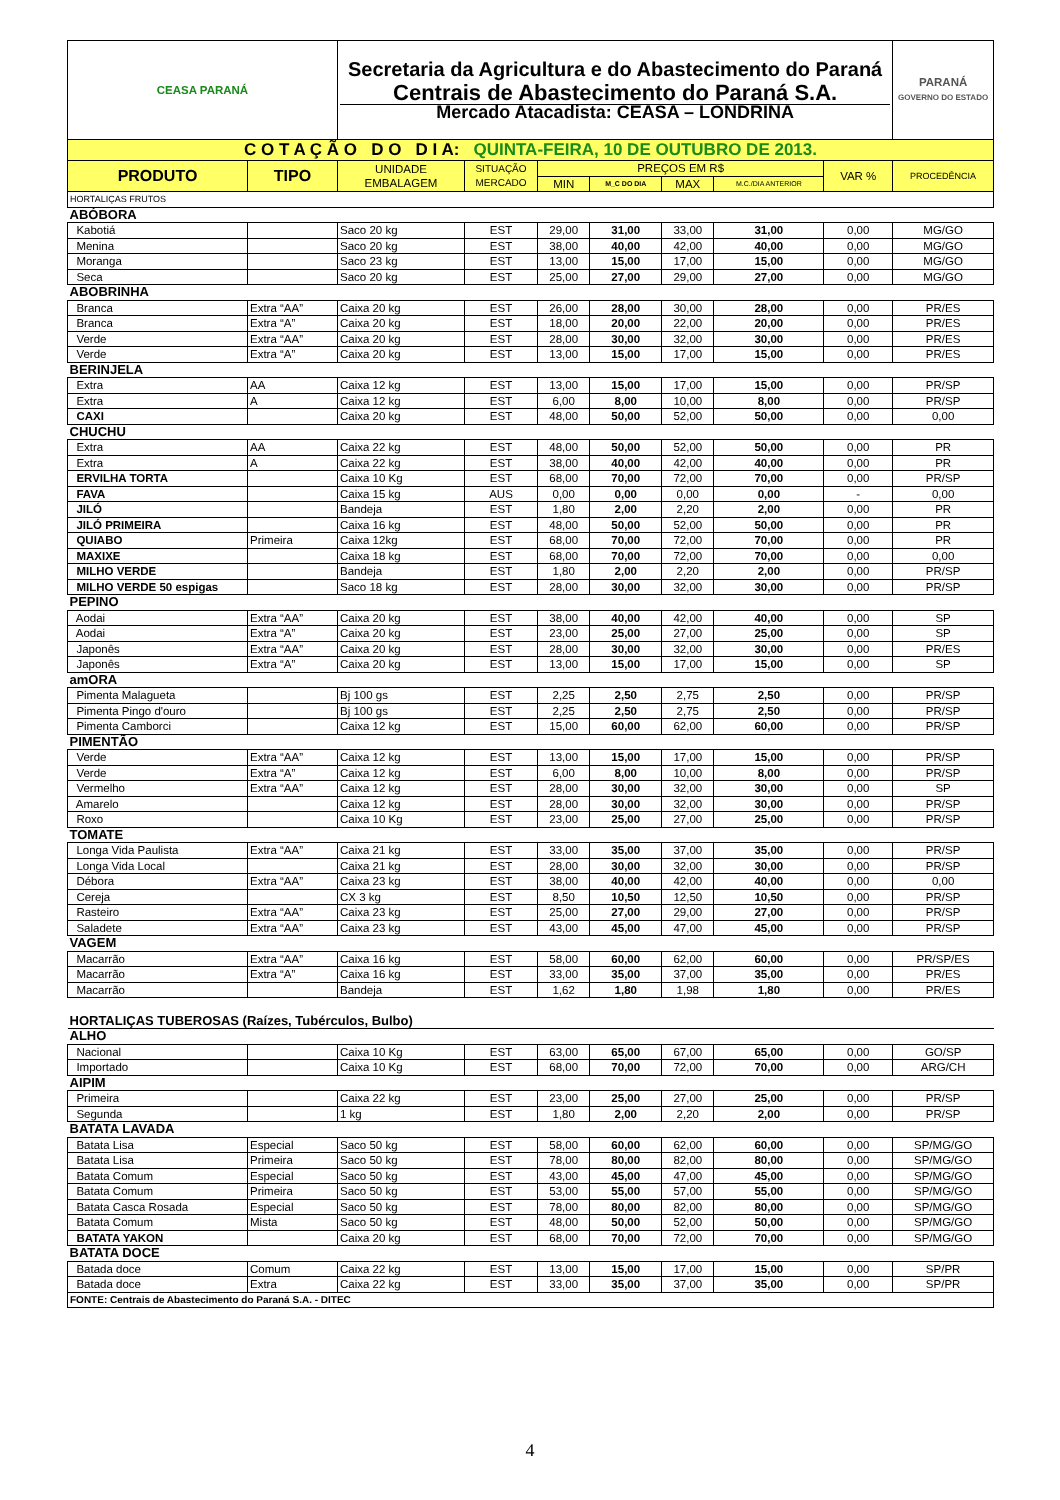| CEASA PARANÁ | | Secretaria da Agricultura e do Abastecimento do Paraná Centrais de Abastecimento do Paraná S.A. Mercado Atacadista: CEASA – LONDRINA | | | | | | | PARANÁ GOVERNO DO ESTADO |
| C O T A Ç Ã O D O D I A: QUINTA-FEIRA, 10 DE OUTUBRO DE 2013. | | | | | | | | | |
| PRODUTO | TIPO | UNIDADE EMBALAGEM | SITUAÇÃO MERCADO | PREÇOS EM R$ | | | | VAR % | PROCEDÊNCIA |
| | | | | MIN | M_C DO DIA | MAX | M.C./DIA ANTERIOR | | |
| HORTALIÇAS FRUTOS | | | | | | | | | |
| ABÓBORA | | | | | | | | | |
| Kabotiá | | Saco 20 kg | EST | 29,00 | 31,00 | 33,00 | 31,00 | 0,00 | MG/GO |
| Menina | | Saco 20 kg | EST | 38,00 | 40,00 | 42,00 | 40,00 | 0,00 | MG/GO |
| Moranga | | Saco 23 kg | EST | 13,00 | 15,00 | 17,00 | 15,00 | 0,00 | MG/GO |
| Seca | | Saco 20 kg | EST | 25,00 | 27,00 | 29,00 | 27,00 | 0,00 | MG/GO |
| ABOBRINHA | | | | | | | | | |
| Branca | Extra “AA” | Caixa 20 kg | EST | 26,00 | 28,00 | 30,00 | 28,00 | 0,00 | PR/ES |
| Branca | Extra “A” | Caixa 20 kg | EST | 18,00 | 20,00 | 22,00 | 20,00 | 0,00 | PR/ES |
| Verde | Extra “AA” | Caixa 20 kg | EST | 28,00 | 30,00 | 32,00 | 30,00 | 0,00 | PR/ES |
| Verde | Extra “A” | Caixa 20 kg | EST | 13,00 | 15,00 | 17,00 | 15,00 | 0,00 | PR/ES |
| BERINJELA | | | | | | | | | |
| Extra | AA | Caixa 12 kg | EST | 13,00 | 15,00 | 17,00 | 15,00 | 0,00 | PR/SP |
| Extra | A | Caixa 12 kg | EST | 6,00 | 8,00 | 10,00 | 8,00 | 0,00 | PR/SP |
| CAXI | | Caixa 20 kg | EST | 48,00 | 50,00 | 52,00 | 50,00 | 0,00 | 0,00 |
| CHUCHU | | | | | | | | | |
| Extra | AA | Caixa 22 kg | EST | 48,00 | 50,00 | 52,00 | 50,00 | 0,00 | PR |
| Extra | A | Caixa 22 kg | EST | 38,00 | 40,00 | 42,00 | 40,00 | 0,00 | PR |
| ERVILHA TORTA | | Caixa 10 Kg | EST | 68,00 | 70,00 | 72,00 | 70,00 | 0,00 | PR/SP |
| FAVA | | Caixa 15 kg | AUS | 0,00 | 0,00 | 0,00 | 0,00 | - | 0,00 |
| JILÓ | | Bandeja | EST | 1,80 | 2,00 | 2,20 | 2,00 | 0,00 | PR |
| JILÓ PRIMEIRA | | Caixa 16 kg | EST | 48,00 | 50,00 | 52,00 | 50,00 | 0,00 | PR |
| QUIABO | Primeira | Caixa 12kg | EST | 68,00 | 70,00 | 72,00 | 70,00 | 0,00 | PR |
| MAXIXE | | Caixa 18 kg | EST | 68,00 | 70,00 | 72,00 | 70,00 | 0,00 | 0,00 |
| MILHO VERDE | | Bandeja | EST | 1,80 | 2,00 | 2,20 | 2,00 | 0,00 | PR/SP |
| MILHO VERDE 50 espigas | | Saco 18 kg | EST | 28,00 | 30,00 | 32,00 | 30,00 | 0,00 | PR/SP |
| PEPINO | | | | | | | | | |
| Aodai | Extra “AA” | Caixa 20 kg | EST | 38,00 | 40,00 | 42,00 | 40,00 | 0,00 | SP |
| Aodai | Extra “A” | Caixa 20 kg | EST | 23,00 | 25,00 | 27,00 | 25,00 | 0,00 | SP |
| Japonês | Extra “AA” | Caixa 20 kg | EST | 28,00 | 30,00 | 32,00 | 30,00 | 0,00 | PR/ES |
| Japonês | Extra “A” | Caixa 20 kg | EST | 13,00 | 15,00 | 17,00 | 15,00 | 0,00 | SP |
| amORA | | | | | | | | | |
| Pimenta Malagueta | | Bj 100 gs | EST | 2,25 | 2,50 | 2,75 | 2,50 | 0,00 | PR/SP |
| Pimenta Pingo d'ouro | | Bj 100 gs | EST | 2,25 | 2,50 | 2,75 | 2,50 | 0,00 | PR/SP |
| Pimenta Camborci | | Caixa 12 kg | EST | 15,00 | 60,00 | 62,00 | 60,00 | 0,00 | PR/SP |
| PIMENTÃO | | | | | | | | | |
| Verde | Extra “AA” | Caixa 12 kg | EST | 13,00 | 15,00 | 17,00 | 15,00 | 0,00 | PR/SP |
| Verde | Extra “A” | Caixa 12 kg | EST | 6,00 | 8,00 | 10,00 | 8,00 | 0,00 | PR/SP |
| Vermelho | Extra “AA” | Caixa 12 kg | EST | 28,00 | 30,00 | 32,00 | 30,00 | 0,00 | SP |
| Amarelo | | Caixa 12 kg | EST | 28,00 | 30,00 | 32,00 | 30,00 | 0,00 | PR/SP |
| Roxo | | Caixa 10 Kg | EST | 23,00 | 25,00 | 27,00 | 25,00 | 0,00 | PR/SP |
| TOMATE | | | | | | | | | |
| Longa Vida Paulista | Extra “AA” | Caixa 21 kg | EST | 33,00 | 35,00 | 37,00 | 35,00 | 0,00 | PR/SP |
| Longa Vida Local | | Caixa 21 kg | EST | 28,00 | 30,00 | 32,00 | 30,00 | 0,00 | PR/SP |
| Débora | Extra “AA” | Caixa 23 kg | EST | 38,00 | 40,00 | 42,00 | 40,00 | 0,00 | 0,00 |
| Cereja | | CX 3 kg | EST | 8,50 | 10,50 | 12,50 | 10,50 | 0,00 | PR/SP |
| Rasteiro | Extra “AA” | Caixa 23 kg | EST | 25,00 | 27,00 | 29,00 | 27,00 | 0,00 | PR/SP |
| Saladete | Extra “AA” | Caixa 23 kg | EST | 43,00 | 45,00 | 47,00 | 45,00 | 0,00 | PR/SP |
| VAGEM | | | | | | | | | |
| Macarrão | Extra “AA” | Caixa 16 kg | EST | 58,00 | 60,00 | 62,00 | 60,00 | 0,00 | PR/SP/ES |
| Macarrão | Extra “A” | Caixa 16 kg | EST | 33,00 | 35,00 | 37,00 | 35,00 | 0,00 | PR/ES |
| Macarrão | | Bandeja | EST | 1,62 | 1,80 | 1,98 | 1,80 | 0,00 | PR/ES |
| HORTALIÇAS TUBEROSAS (Raízes, Tubérculos, Bulbo) | | | | | | | | | |
| ALHO | | | | | | | | | |
| Nacional | | Caixa 10 Kg | EST | 63,00 | 65,00 | 67,00 | 65,00 | 0,00 | GO/SP |
| Importado | | Caixa 10 Kg | EST | 68,00 | 70,00 | 72,00 | 70,00 | 0,00 | ARG/CH |
| AIPIM | | | | | | | | | |
| Primeira | | Caixa 22 kg | EST | 23,00 | 25,00 | 27,00 | 25,00 | 0,00 | PR/SP |
| Segunda | | 1 kg | EST | 1,80 | 2,00 | 2,20 | 2,00 | 0,00 | PR/SP |
| BATATA LAVADA | | | | | | | | | |
| Batata Lisa | Especial | Saco 50 kg | EST | 58,00 | 60,00 | 62,00 | 60,00 | 0,00 | SP/MG/GO |
| Batata Lisa | Primeira | Saco 50 kg | EST | 78,00 | 80,00 | 82,00 | 80,00 | 0,00 | SP/MG/GO |
| Batata Comum | Especial | Saco 50 kg | EST | 43,00 | 45,00 | 47,00 | 45,00 | 0,00 | SP/MG/GO |
| Batata Comum | Primeira | Saco 50 kg | EST | 53,00 | 55,00 | 57,00 | 55,00 | 0,00 | SP/MG/GO |
| Batata Casca Rosada | Especial | Saco 50 kg | EST | 78,00 | 80,00 | 82,00 | 80,00 | 0,00 | SP/MG/GO |
| Batata Comum | Mista | Saco 50 kg | EST | 48,00 | 50,00 | 52,00 | 50,00 | 0,00 | SP/MG/GO |
| BATATA YAKON | | Caixa 20 kg | EST | 68,00 | 70,00 | 72,00 | 70,00 | 0,00 | SP/MG/GO |
| BATATA DOCE | | | | | | | | | |
| Batada doce | Comum | Caixa 22 kg | EST | 13,00 | 15,00 | 17,00 | 15,00 | 0,00 | SP/PR |
| Batada doce | Extra | Caixa 22 kg | EST | 33,00 | 35,00 | 37,00 | 35,00 | 0,00 | SP/PR |
| FONTE: Centrais de Abastecimento do Paraná S.A. - DITEC | | | | | | | | | |
4